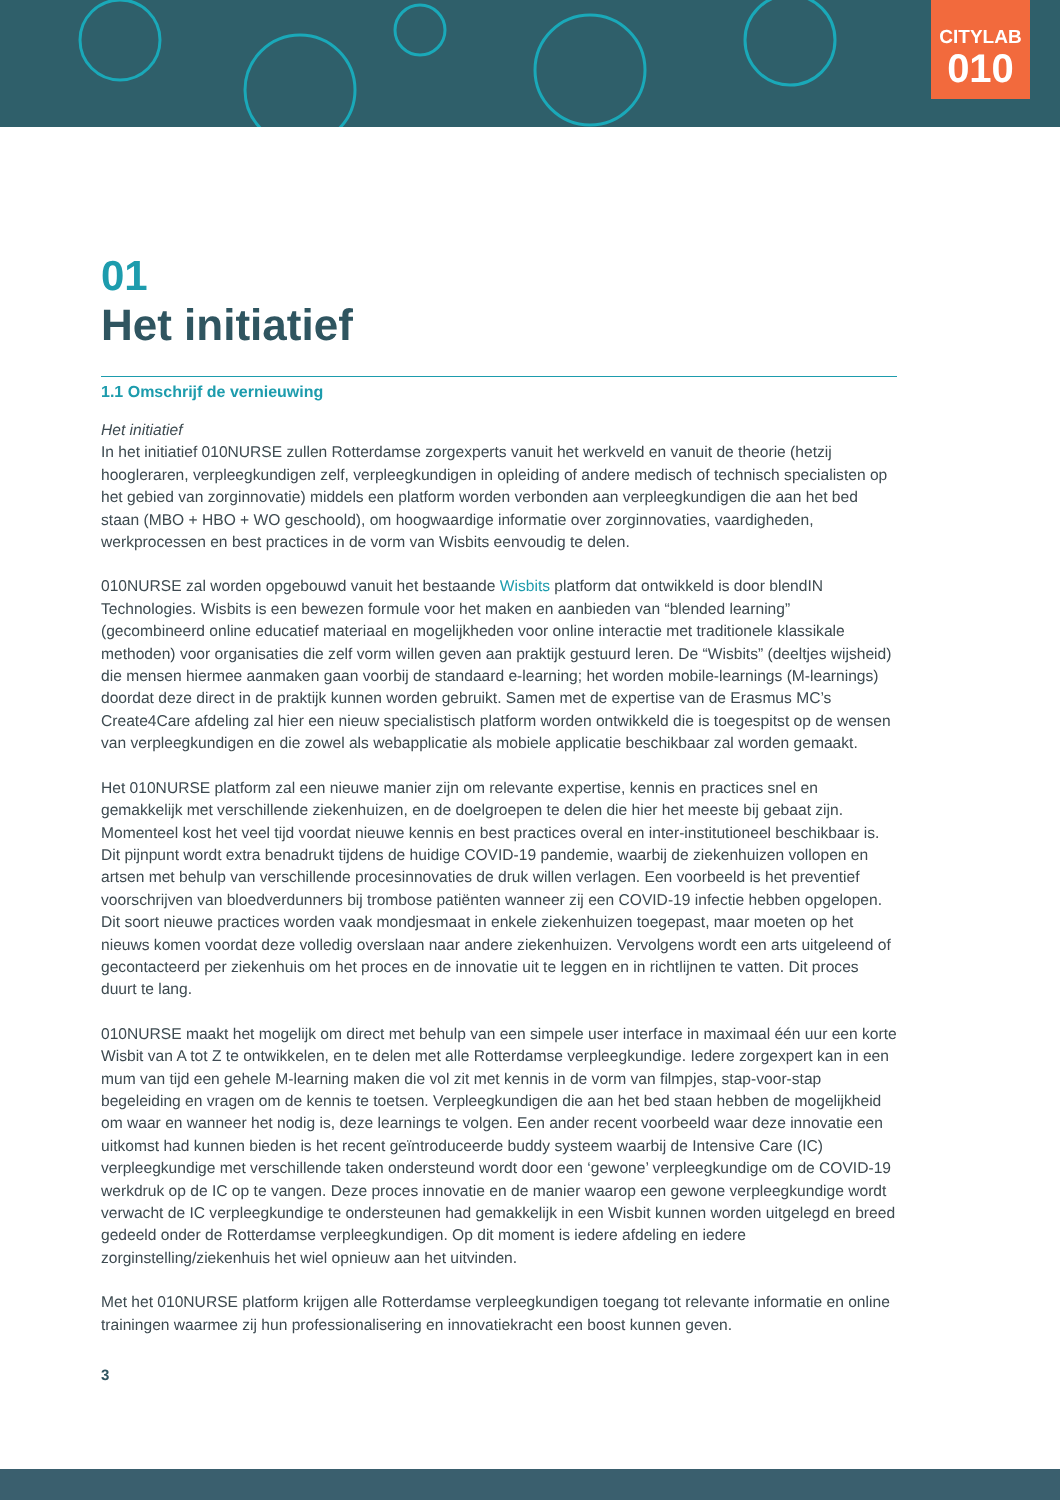CITYLAB
010
01
Het initiatief
1.1 Omschrijf de vernieuwing
Het initiatief
In het initiatief 010NURSE zullen Rotterdamse zorgexperts vanuit het werkveld en vanuit de theorie (hetzij hoogleraren, verpleegkundigen zelf, verpleegkundigen in opleiding of andere medisch of technisch specialisten op het gebied van zorginnovatie) middels een platform worden verbonden aan verpleegkundigen die aan het bed staan (MBO + HBO + WO geschoold), om hoogwaardige informatie over zorginnovaties, vaardigheden, werkprocessen en best practices in de vorm van Wisbits eenvoudig te delen.
010NURSE zal worden opgebouwd vanuit het bestaande Wisbits platform dat ontwikkeld is door blendIN Technologies. Wisbits is een bewezen formule voor het maken en aanbieden van “blended learning” (gecombineerd online educatief materiaal en mogelijkheden voor online interactie met traditionele klassikale methoden) voor organisaties die zelf vorm willen geven aan praktijk gestuurd leren. De “Wisbits” (deeltjes wijsheid) die mensen hiermee aanmaken gaan voorbij de standaard e-learning; het worden mobile-learnings (M-learnings) doordat deze direct in de praktijk kunnen worden gebruikt. Samen met de expertise van de Erasmus MC’s Create4Care afdeling zal hier een nieuw specialistisch platform worden ontwikkeld die is toegespitst op de wensen van verpleegkundigen en die zowel als webapplicatie als mobiele applicatie beschikbaar zal worden gemaakt.
Het 010NURSE platform zal een nieuwe manier zijn om relevante expertise, kennis en practices snel en gemakkelijk met verschillende ziekenhuizen, en de doelgroepen te delen die hier het meeste bij gebaat zijn. Momenteel kost het veel tijd voordat nieuwe kennis en best practices overal en inter-institutioneel beschikbaar is. Dit pijnpunt wordt extra benadrukt tijdens de huidige COVID-19 pandemie, waarbij de ziekenhuizen vollopen en artsen met behulp van verschillende procesinnovaties de druk willen verlagen. Een voorbeeld is het preventief voorschrijven van bloedverdunners bij trombose patiënten wanneer zij een COVID-19 infectie hebben opgelopen. Dit soort nieuwe practices worden vaak mondjesmaat in enkele ziekenhuizen toegepast, maar moeten op het nieuws komen voordat deze volledig overslaan naar andere ziekenhuizen. Vervolgens wordt een arts uitgeleend of gecontacteerd per ziekenhuis om het proces en de innovatie uit te leggen en in richtlijnen te vatten. Dit proces duurt te lang.
010NURSE maakt het mogelijk om direct met behulp van een simpele user interface in maximaal één uur een korte Wisbit van A tot Z te ontwikkelen, en te delen met alle Rotterdamse verpleegkundige. Iedere zorgexpert kan in een mum van tijd een gehele M-learning maken die vol zit met kennis in de vorm van filmpjes, stap-voor-stap begeleiding en vragen om de kennis te toetsen. Verpleegkundigen die aan het bed staan hebben de mogelijkheid om waar en wanneer het nodig is, deze learnings te volgen. Een ander recent voorbeeld waar deze innovatie een uitkomst had kunnen bieden is het recent geïntroduceerde buddy systeem waarbij de Intensive Care (IC) verpleegkundige met verschillende taken ondersteund wordt door een ‘gewone’ verpleegkundige om de COVID-19 werkdruk op de IC op te vangen. Deze proces innovatie en de manier waarop een gewone verpleegkundige wordt verwacht de IC verpleegkundige te ondersteunen had gemakkelijk in een Wisbit kunnen worden uitgelegd en breed gedeeld onder de Rotterdamse verpleegkundigen. Op dit moment is iedere afdeling en iedere zorginstelling/ziekenhuis het wiel opnieuw aan het uitvinden.
Met het 010NURSE platform krijgen alle Rotterdamse verpleegkundigen toegang tot relevante informatie en online trainingen waarmee zij hun professionalisering en innovatiekracht een boost kunnen geven.
3